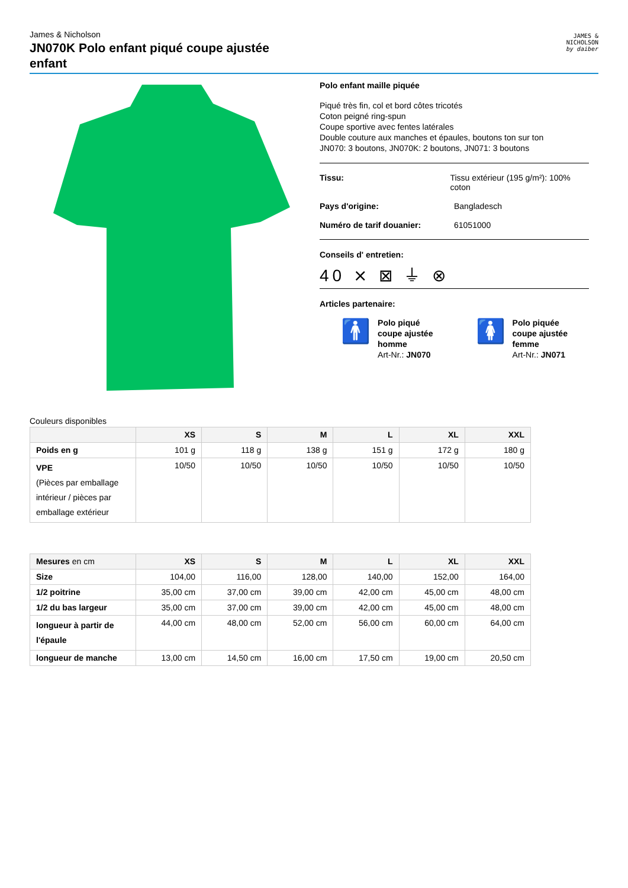James & Nicholson
JN070K Polo enfant piqué coupe ajustée enfant
JAMES &
NICHOLSON
by daiber
Polo enfant maille piquée
Piqué très fin, col et bord côtes tricotés
Coton peigné ring-spun
Coupe sportive avec fentes latérales
Double couture aux manches et épaules, boutons ton sur ton
JN070: 3 boutons, JN070K: 2 boutons, JN071: 3 boutons
Tissu: Tissu extérieur (195 g/m²): 100% coton
Pays d'origine: Bangladesch
Numéro de tarif douanier: 61051000
Conseils d' entretien:
40 ⨯ ⊠ ⏚ ⊗
Articles partenaire:
🚹
Polo piqué
coupe ajustée
homme
Art-Nr.: JN070
🚺
Polo piquée
coupe ajustée
femme
Art-Nr.: JN071
Couleurs disponibles
| | XS | S | M | L | XL | XXL |
| --- | --- | --- | --- | --- | --- | --- |
| Poids en g | 101 g | 118 g | 138 g | 151 g | 172 g | 180 g |
| VPE (Pièces par emballage intérieur / pièces par emballage extérieur | 10/50 | 10/50 | 10/50 | 10/50 | 10/50 | 10/50 |
| Mesures en cm | XS | S | M | L | XL | XXL |
| --- | --- | --- | --- | --- | --- | --- |
| Size | 104,00 | 116,00 | 128,00 | 140,00 | 152,00 | 164,00 |
| 1/2 poitrine | 35,00 cm | 37,00 cm | 39,00 cm | 42,00 cm | 45,00 cm | 48,00 cm |
| 1/2 du bas largeur | 35,00 cm | 37,00 cm | 39,00 cm | 42,00 cm | 45,00 cm | 48,00 cm |
| longueur à partir de l'épaule | 44,00 cm | 48,00 cm | 52,00 cm | 56,00 cm | 60,00 cm | 64,00 cm |
| longueur de manche | 13,00 cm | 14,50 cm | 16,00 cm | 17,50 cm | 19,00 cm | 20,50 cm |